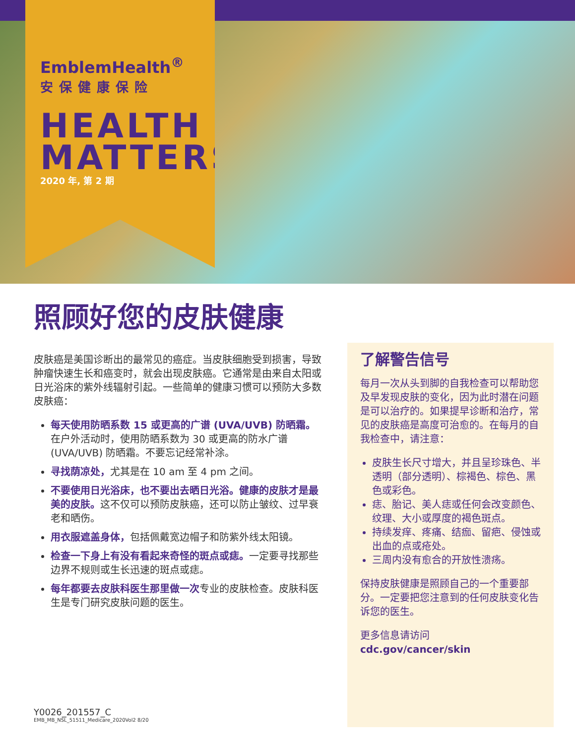EmblemHealth<sup>®</sup>
安保健康保险
HEALTH
MATTERS
2020 年, 第 2 期
照顾好您的皮肤健康
皮肤癌是美国诊断出的最常见的癌症。当皮肤细胞受到损害，导致肿瘤快速生长和癌变时，就会出现皮肤癌。它通常是由来自太阳或日光浴床的紫外线辐射引起。一些简单的健康习惯可以预防大多数皮肤癌：
每天使用防晒系数 15 或更高的广谱 (UVA/UVB) 防晒霜。在户外活动时，使用防晒系数为 30 或更高的防水广谱 (UVA/UVB) 防晒霜。不要忘记经常补涂。
寻找荫凉处，尤其是在 10 am 至 4 pm 之间。
不要使用日光浴床，也不要出去晒日光浴。健康的皮肤才是最美的皮肤。这不仅可以预防皮肤癌，还可以防止皱纹、过早衰老和晒伤。
用衣服遮盖身体，包括佩戴宽边帽子和防紫外线太阳镜。
检查一下身上有没有看起来奇怪的斑点或痣。一定要寻找那些边界不规则或生长迅速的斑点或痣。
每年都要去皮肤科医生那里做一次专业的皮肤检查。皮肤科医生是专门研究皮肤问题的医生。
了解警告信号
每月一次从头到脚的自我检查可以帮助您及早发现皮肤的变化，因为此时潜在问题是可以治疗的。如果提早诊断和治疗，常见的皮肤癌是高度可治愈的。在每月的自我检查中，请注意：
皮肤生长尺寸增大，并且呈珍珠色、半透明（部分透明）、棕褐色、棕色、黑色或彩色。
痣、胎记、美人痣或任何会改变颜色、纹理、大小或厚度的褐色斑点。
持续发痒、疼痛、结痂、留疤、侵蚀或出血的点或疮处。
三周内没有愈合的开放性溃疡。
保持皮肤健康是照顾自己的一个重要部分。一定要把您注意到的任何皮肤变化告诉您的医生。
更多信息请访问 cdc.gov/cancer/skin
Y0026_201557_C
EMB_MB_NSL_51511_Medicare_2020Vol2 8/20